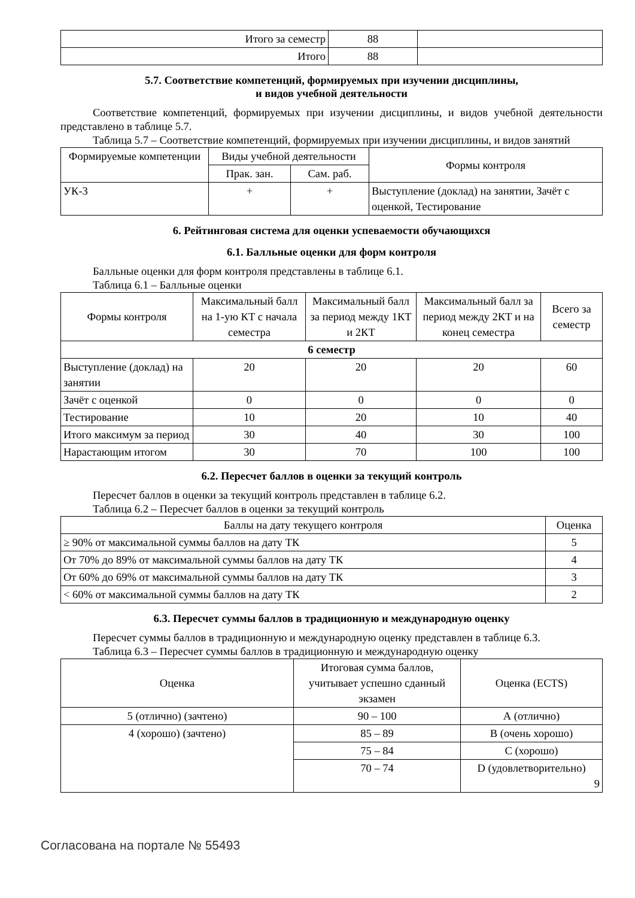| Итого за семестр | 88 | |
| Итого | 88 | |
5.7. Соответствие компетенций, формируемых при изучении дисциплины,
и видов учебной деятельности
Соответствие компетенций, формируемых при изучении дисциплины, и видов учебной деятельности представлено в таблице 5.7.
Таблица 5.7 – Соответствие компетенций, формируемых при изучении дисциплины, и видов занятий
| Формируемые компетенции | Виды учебной деятельности | | Формы контроля |
| --- | --- | --- | --- |
| | Прак. зан. | Сам. раб. | |
| УК-3 | + | + | Выступление (доклад) на занятии, Зачёт с оценкой, Тестирование |
6. Рейтинговая система для оценки успеваемости обучающихся
6.1. Балльные оценки для форм контроля
Балльные оценки для форм контроля представлены в таблице 6.1.
Таблица 6.1 – Балльные оценки
| Формы контроля | Максимальный балл на 1-ую КТ с начала семестра | Максимальный балл за период между 1КТ и 2КТ | Максимальный балл за период между 2КТ и на конец семестра | Всего за семестр |
| --- | --- | --- | --- | --- |
| 6 семестр | | | | |
| Выступление (доклад) на занятии | 20 | 20 | 20 | 60 |
| Зачёт с оценкой | 0 | 0 | 0 | 0 |
| Тестирование | 10 | 20 | 10 | 40 |
| Итого максимум за период | 30 | 40 | 30 | 100 |
| Нарастающим итогом | 30 | 70 | 100 | 100 |
6.2. Пересчет баллов в оценки за текущий контроль
Пересчет баллов в оценки за текущий контроль представлен в таблице 6.2.
Таблица 6.2 – Пересчет баллов в оценки за текущий контроль
| Баллы на дату текущего контроля | Оценка |
| --- | --- |
| ≥ 90% от максимальной суммы баллов на дату ТК | 5 |
| От 70% до 89% от максимальной суммы баллов на дату ТК | 4 |
| От 60% до 69% от максимальной суммы баллов на дату ТК | 3 |
| < 60% от максимальной суммы баллов на дату ТК | 2 |
6.3. Пересчет суммы баллов в традиционную и международную оценку
Пересчет суммы баллов в традиционную и международную оценку представлен в таблице 6.3.
Таблица 6.3 – Пересчет суммы баллов в традиционную и международную оценку
| Оценка | Итоговая сумма баллов, учитывает успешно сданный экзамен | Оценка (ECTS) |
| --- | --- | --- |
| 5 (отлично) (зачтено) | 90 – 100 | А (отлично) |
| 4 (хорошо) (зачтено) | 85 – 89 | B (очень хорошо) |
| | 75 – 84 | C (хорошо) |
| | 70 – 74 | D (удовлетворительно) 9 |
Согласована на портале № 55493